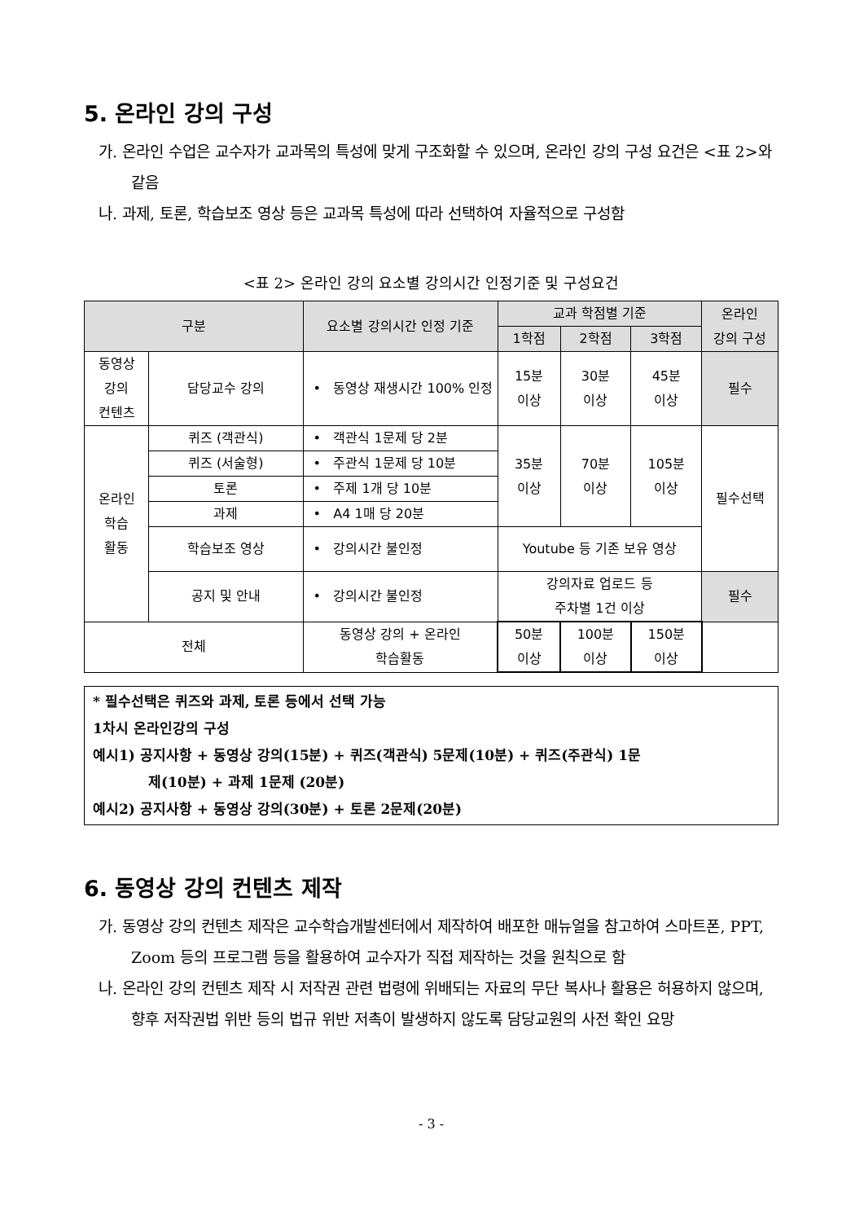5. 온라인 강의 구성
가. 온라인 수업은 교수자가 교과목의 특성에 맞게 구조화할 수 있으며, 온라인 강의 구성 요건은 <표 2>와 같음
나. 과제, 토론, 학습보조 영상 등은 교과목 특성에 따라 선택하여 자율적으로 구성함
<표 2> 온라인 강의 요소별 강의시간 인정기준 및 구성요건
| 구분 | | 요소별 강의시간 인정 기준 | 교과 학점별 기준 | | | 온라인 강의 구성 |
| --- | --- | --- | --- | --- | --- | --- |
| | | | 1학점 | 2학점 | 3학점 | |
| 동영상 강의 컨텐츠 | 담당교수 강의 | • 동영상 재생시간 100% 인정 | 15분 이상 | 30분 이상 | 45분 이상 | 필수 |
| 온라인 학습 활동 | 퀴즈 (객관식) | • 객관식 1문제 당 2분 | 35분 이상 | 70분 이상 | 105분 이상 | 필수선택 |
| | 퀴즈 (서술형) | • 주관식 1문제 당 10분 | | | | |
| | 토론 | • 주제 1개 당 10분 | | | | |
| | 과제 | • A4 1매 당 20분 | | | | |
| | 학습보조 영상 | • 강의시간 불인정 | Youtube 등 기존 보유 영상 | | | |
| | 공지 및 안내 | • 강의시간 불인정 | 강의자료 업로드 등 주차별 1건 이상 | | | 필수 |
| 전체 | | 동영상 강의 + 온라인 학습활동 | 50분 이상 | 100분 이상 | 150분 이상 | |
* 필수선택은 퀴즈와 과제, 토론 등에서 선택 가능
1차시 온라인강의 구성
예시1) 공지사항 + 동영상 강의(15분) + 퀴즈(객관식) 5문제(10분) + 퀴즈(주관식) 1문
제(10분) + 과제 1문제 (20분)
예시2) 공지사항 + 동영상 강의(30분) + 토론 2문제(20분)
6. 동영상 강의 컨텐츠 제작
가. 동영상 강의 컨텐츠 제작은 교수학습개발센터에서 제작하여 배포한 매뉴얼을 참고하여 스마트폰, PPT, Zoom 등의 프로그램 등을 활용하여 교수자가 직접 제작하는 것을 원칙으로 함
나. 온라인 강의 컨텐츠 제작 시 저작권 관련 법령에 위배되는 자료의 무단 복사나 활용은 허용하지 않으며, 향후 저작권법 위반 등의 법규 위반 저촉이 발생하지 않도록 담당교원의 사전 확인 요망
- 3 -